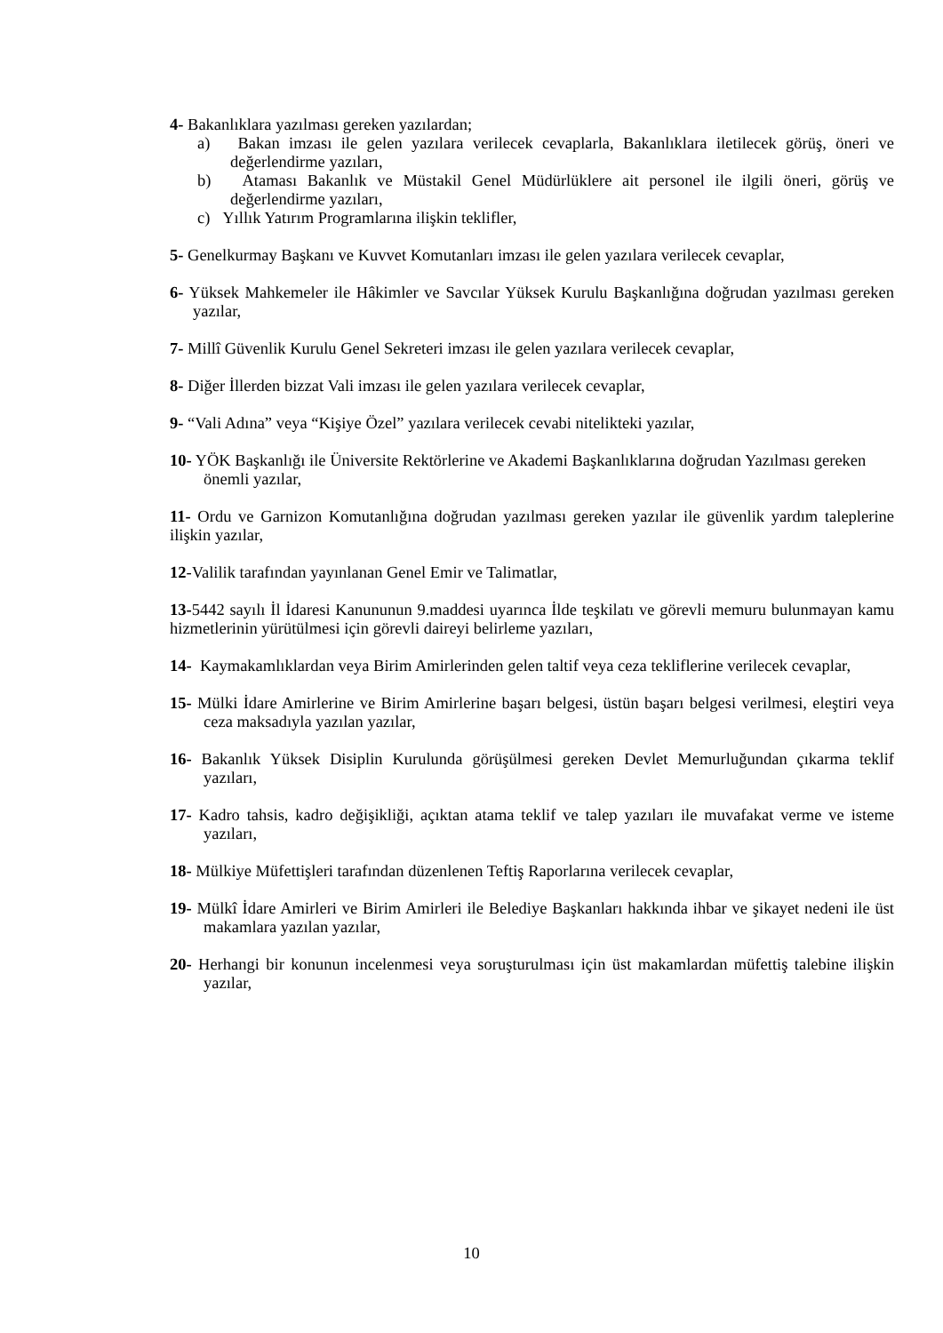4- Bakanlıklara yazılması gereken yazılardan;
a) Bakan imzası ile gelen yazılara verilecek cevaplarla, Bakanlıklara iletilecek görüş, öneri ve değerlendirme yazıları,
b) Ataması Bakanlık ve Müstakil Genel Müdürlüklere ait personel ile ilgili öneri, görüş ve değerlendirme yazıları,
c) Yıllık Yatırım Programlarına ilişkin teklifler,
5- Genelkurmay Başkanı ve Kuvvet Komutanları imzası ile gelen yazılara verilecek cevaplar,
6- Yüksek Mahkemeler ile Hâkimler ve Savcılar Yüksek Kurulu Başkanlığına doğrudan yazılması gereken yazılar,
7- Millî Güvenlik Kurulu Genel Sekreteri imzası ile gelen yazılara verilecek cevaplar,
8- Diğer İllerden bizzat Vali imzası ile gelen yazılara verilecek cevaplar,
9- “Vali Adına” veya “Kişiye Özel” yazılara verilecek cevabi nitelikteki yazılar,
10- YÖK Başkanlığı ile Üniversite Rektörlerine ve Akademi Başkanlıklarına doğrudan Yazılması gereken önemli yazılar,
11- Ordu ve Garnizon Komutanlığına doğrudan yazılması gereken yazılar ile güvenlik yardım taleplerine ilişkin yazılar,
12-Valilik tarafından yayınlanan Genel Emir ve Talimatlar,
13-5442 sayılı İl İdaresi Kanununun 9.maddesi uyarınca İlde teşkilatı ve görevli memuru bulunmayan kamu hizmetlerinin yürütülmesi için görevli daireyi belirleme yazıları,
14- Kaymakamlıklardan veya Birim Amirlerinden gelen taltif veya ceza tekliflerine verilecek cevaplar,
15- Mülki İdare Amirlerine ve Birim Amirlerine başarı belgesi, üstün başarı belgesi verilmesi, eleştiri veya ceza maksadıyla yazılan yazılar,
16- Bakanlık Yüksek Disiplin Kurulunda görüşülmesi gereken Devlet Memurluğundan çıkarma teklif yazıları,
17- Kadro tahsis, kadro değişikliği, açıktan atama teklif ve talep yazıları ile muvafakat verme ve isteme yazıları,
18- Mülkiye Müfettişleri tarafından düzenlenen Teftiş Raporlarına verilecek cevaplar,
19- Mülkî İdare Amirleri ve Birim Amirleri ile Belediye Başkanları hakkında ihbar ve şikayet nedeni ile üst makamlara yazılan yazılar,
20- Herhangi bir konunun incelenmesi veya soruşturulması için üst makamlardan müfettiş talebine ilişkin yazılar,
10